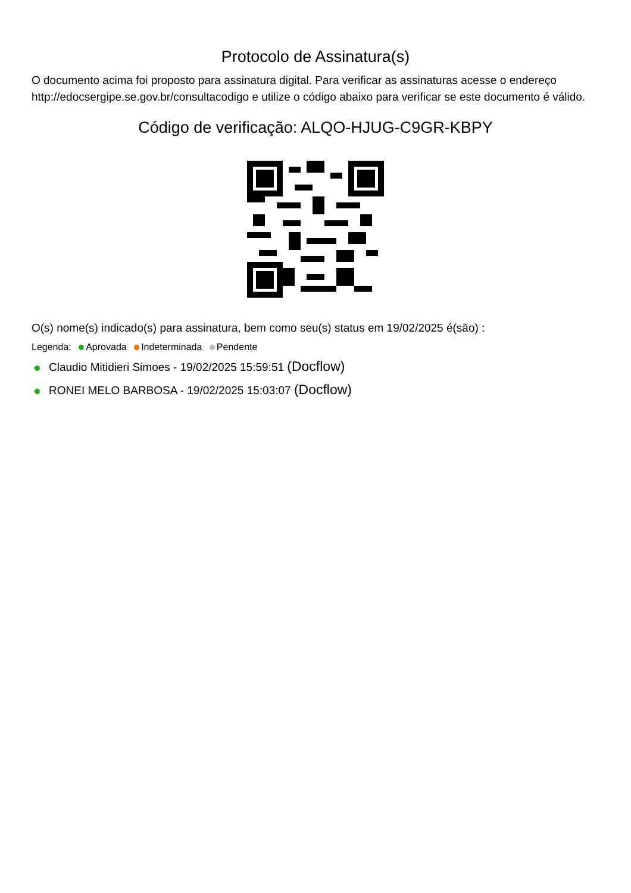Protocolo de Assinatura(s)
O documento acima foi proposto para assinatura digital. Para verificar as assinaturas acesse o endereço http://edocsergipe.se.gov.br/consultacodigo e utilize o código abaixo para verificar se este documento é válido.
Código de verificação: ALQO-HJUG-C9GR-KBPY
O(s) nome(s) indicado(s) para assinatura, bem como seu(s) status em 19/02/2025 é(são) :
Legenda: Aprovada Indeterminada Pendente
Claudio Mitidieri Simoes - 19/02/2025 15:59:51 (Docflow)
RONEI MELO BARBOSA - 19/02/2025 15:03:07 (Docflow)